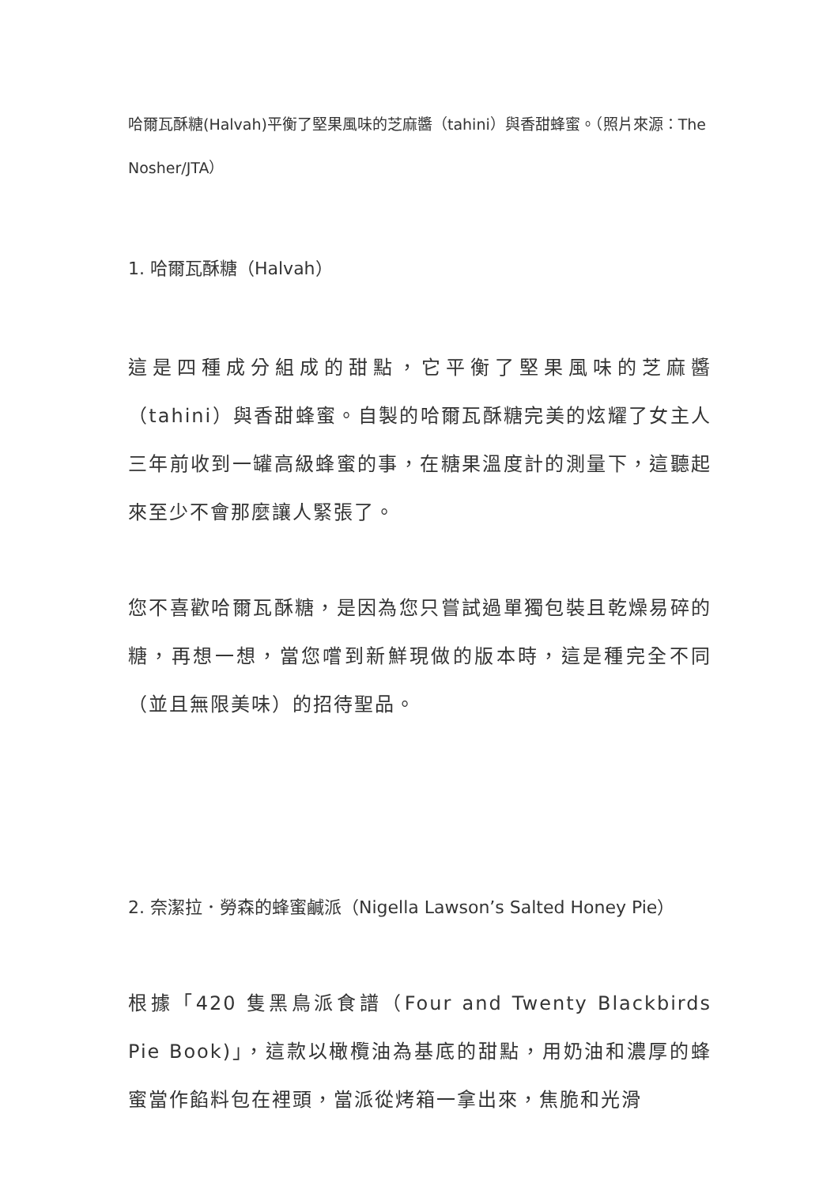哈爾瓦酥糖(Halvah)平衡了堅果風味的芝麻醬（tahini）與香甜蜂蜜。（照片來源：The Nosher/JTA）
1. 哈爾瓦酥糖（Halvah）
這是四種成分組成的甜點，它平衡了堅果風味的芝麻醬（tahini）與香甜蜂蜜。自製的哈爾瓦酥糖完美的炫耀了女主人三年前收到一罐高級蜂蜜的事，在糖果溫度計的測量下，這聽起來至少不會那麼讓人緊張了。
您不喜歡哈爾瓦酥糖，是因為您只嘗試過單獨包裝且乾燥易碎的糖，再想一想，當您嚐到新鮮現做的版本時，這是種完全不同（並且無限美味）的招待聖品。
2. 奈潔拉．勞森的蜂蜜鹹派（Nigella Lawson’s Salted Honey Pie）
根據「420 隻黑鳥派食譜（Four and Twenty Blackbirds Pie Book)」，這款以橄欖油為基底的甜點，用奶油和濃厚的蜂蜜當作餡料包在裡頭，當派從烤箱一拿出來，焦脆和光滑